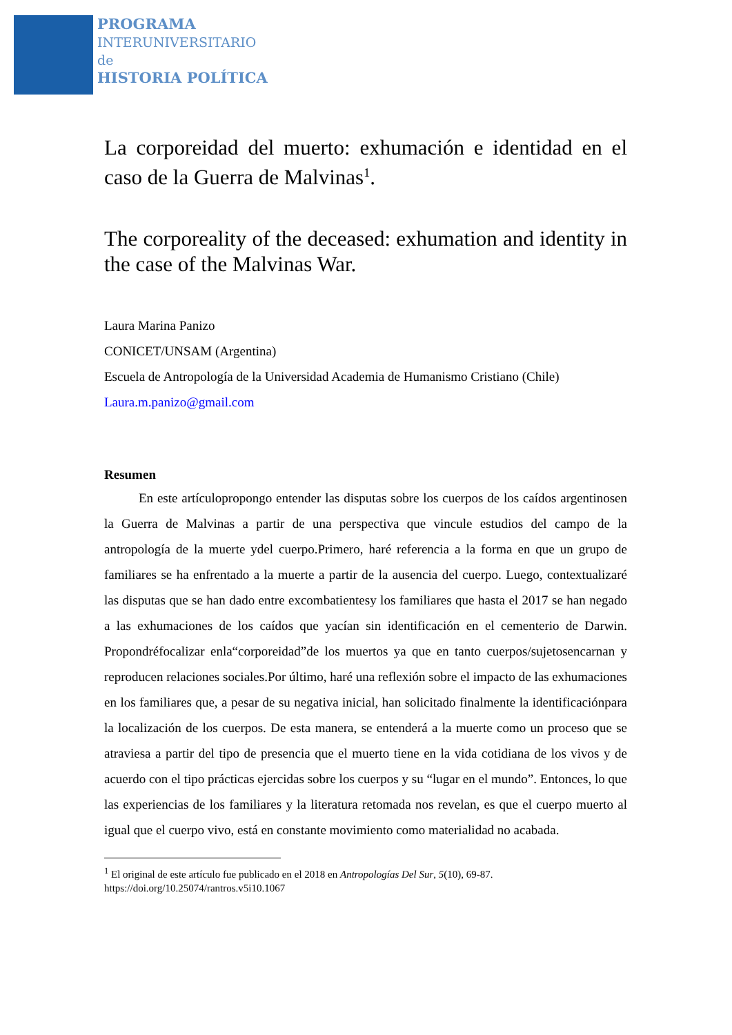PROGRAMA
INTERUNIVERSITARIO
de
HISTORIA POLÍTICA
La corporeidad del muerto: exhumación e identidad en el caso de la Guerra de Malvinas<sup>1</sup>.
The corporeality of the deceased: exhumation and identity in the case of the Malvinas War.
Laura Marina Panizo
CONICET/UNSAM (Argentina)
Escuela de Antropología de la Universidad Academia de Humanismo Cristiano (Chile)
Laura.m.panizo@gmail.com
Resumen
En este artículopropongo entender las disputas sobre los cuerpos de los caídos argentinosen la Guerra de Malvinas a partir de una perspectiva que vincule estudios del campo de la antropología de la muerte ydel cuerpo.Primero, haré referencia a la forma en que un grupo de familiares se ha enfrentado a la muerte a partir de la ausencia del cuerpo. Luego, contextualizaré las disputas que se han dado entre excombatientesy los familiares que hasta el 2017 se han negado a las exhumaciones de los caídos que yacían sin identificación en el cementerio de Darwin. Propondréfocalizar enla“corporeidad”de los muertos ya que en tanto cuerpos/sujetosencarnan y reproducen relaciones sociales.Por último, haré una reflexión sobre el impacto de las exhumaciones en los familiares que, a pesar de su negativa inicial, han solicitado finalmente la identificaciónpara la localización de los cuerpos. De esta manera, se entenderá a la muerte como un proceso que se atraviesa a partir del tipo de presencia que el muerto tiene en la vida cotidiana de los vivos y de acuerdo con el tipo prácticas ejercidas sobre los cuerpos y su “lugar en el mundo”. Entonces, lo que las experiencias de los familiares y la literatura retomada nos revelan, es que el cuerpo muerto al igual que el cuerpo vivo, está en constante movimiento como materialidad no acabada.
<sup>1</sup> El original de este artículo fue publicado en el 2018 en Antropologías Del Sur, 5(10), 69-87.
https://doi.org/10.25074/rantros.v5i10.1067